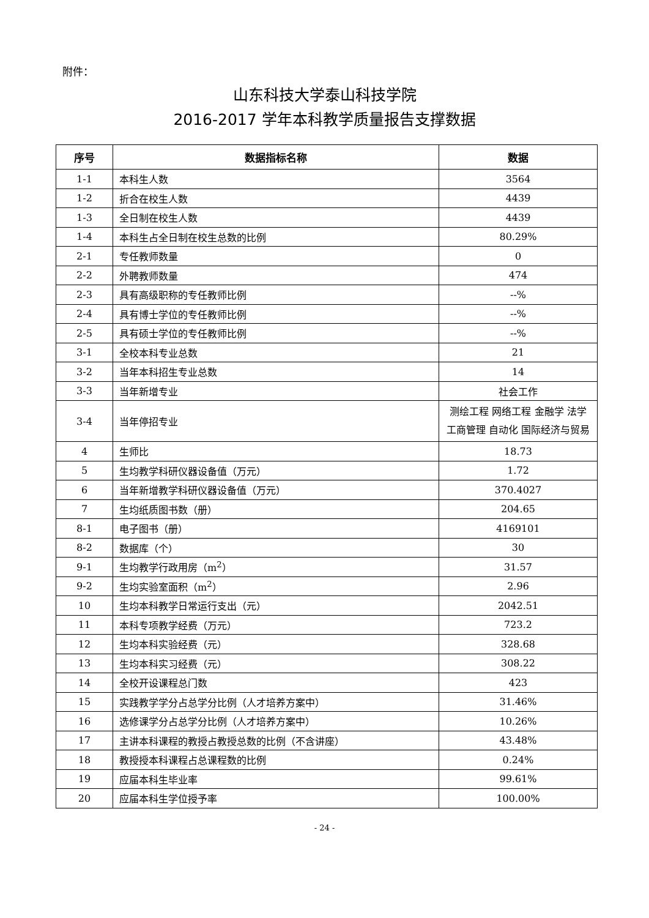附件：
山东科技大学泰山科技学院
2016-2017 学年本科教学质量报告支撑数据
| 序号 | 数据指标名称 | 数据 |
| --- | --- | --- |
| 1-1 | 本科生人数 | 3564 |
| 1-2 | 折合在校生人数 | 4439 |
| 1-3 | 全日制在校生人数 | 4439 |
| 1-4 | 本科生占全日制在校生总数的比例 | 80.29% |
| 2-1 | 专任教师数量 | 0 |
| 2-2 | 外聘教师数量 | 474 |
| 2-3 | 具有高级职称的专任教师比例 | --% |
| 2-4 | 具有博士学位的专任教师比例 | --% |
| 2-5 | 具有硕士学位的专任教师比例 | --% |
| 3-1 | 全校本科专业总数 | 21 |
| 3-2 | 当年本科招生专业总数 | 14 |
| 3-3 | 当年新增专业 | 社会工作 |
| 3-4 | 当年停招专业 | 测绘工程 网络工程 金融学 法学 工商管理 自动化 国际经济与贸易 |
| 4 | 生师比 | 18.73 |
| 5 | 生均教学科研仪器设备值（万元） | 1.72 |
| 6 | 当年新增教学科研仪器设备值（万元） | 370.4027 |
| 7 | 生均纸质图书数（册） | 204.65 |
| 8-1 | 电子图书（册） | 4169101 |
| 8-2 | 数据库（个） | 30 |
| 9-1 | 生均教学行政用房（m<sup>2</sup>） | 31.57 |
| 9-2 | 生均实验室面积（m<sup>2</sup>） | 2.96 |
| 10 | 生均本科教学日常运行支出（元） | 2042.51 |
| 11 | 本科专项教学经费（万元） | 723.2 |
| 12 | 生均本科实验经费（元） | 328.68 |
| 13 | 生均本科实习经费（元） | 308.22 |
| 14 | 全校开设课程总门数 | 423 |
| 15 | 实践教学学分占总学分比例（人才培养方案中） | 31.46% |
| 16 | 选修课学分占总学分比例（人才培养方案中） | 10.26% |
| 17 | 主讲本科课程的教授占教授总数的比例（不含讲座） | 43.48% |
| 18 | 教授授本科课程占总课程数的比例 | 0.24% |
| 19 | 应届本科生毕业率 | 99.61% |
| 20 | 应届本科生学位授予率 | 100.00% |
- 24 -